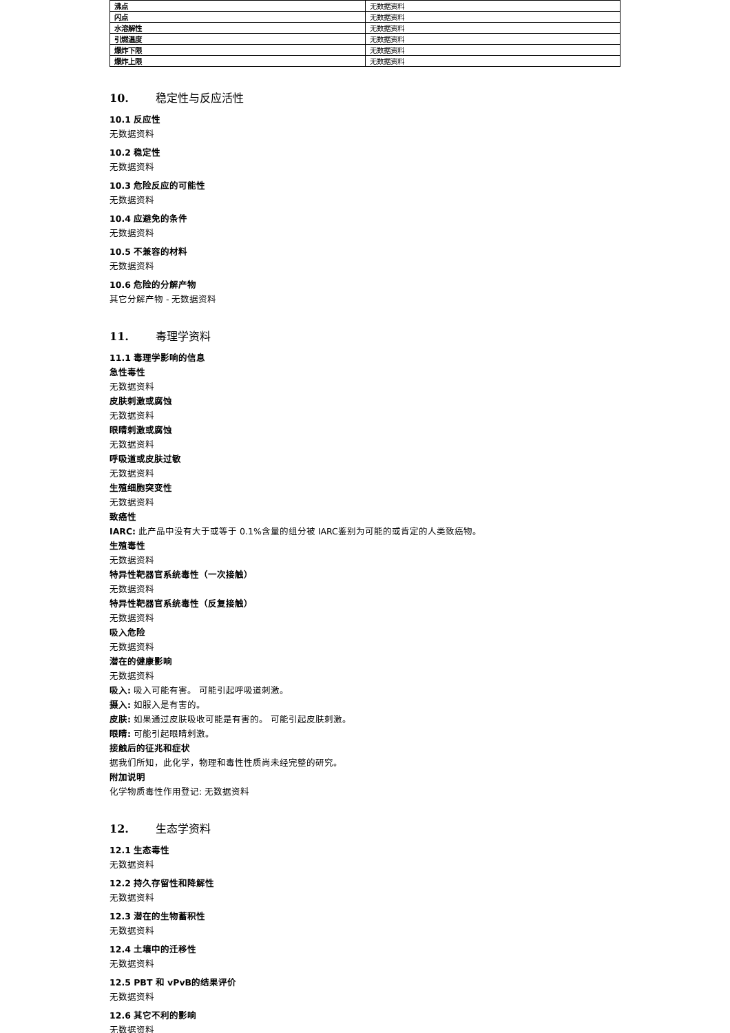| 沸点 | 无数据资料 |
| 闪点 | 无数据资料 |
| 水溶解性 | 无数据资料 |
| 引燃温度 | 无数据资料 |
| 爆炸下限 | 无数据资料 |
| 爆炸上限 | 无数据资料 |
10. 稳定性与反应活性
10.1 反应性
无数据资料
10.2 稳定性
无数据资料
10.3 危险反应的可能性
无数据资料
10.4 应避免的条件
无数据资料
10.5 不兼容的材料
无数据资料
10.6 危险的分解产物
其它分解产物 - 无数据资料
11. 毒理学资料
11.1 毒理学影响的信息
急性毒性
无数据资料
皮肤刺激或腐蚀
无数据资料
眼睛刺激或腐蚀
无数据资料
呼吸道或皮肤过敏
无数据资料
生殖细胞突变性
无数据资料
致癌性
IARC: 此产品中没有大于或等于 0.1%含量的组分被 IARC鉴别为可能的或肯定的人类致癌物。
生殖毒性
无数据资料
特异性靶器官系统毒性（一次接触）
无数据资料
特异性靶器官系统毒性（反复接触）
无数据资料
吸入危险
无数据资料
潜在的健康影响
无数据资料
吸入: 吸入可能有害。 可能引起呼吸道刺激。
摄入: 如服入是有害的。
皮肤: 如果通过皮肤吸收可能是有害的。 可能引起皮肤刺激。
眼睛: 可能引起眼睛刺激。
接触后的征兆和症状
据我们所知，此化学，物理和毒性性质尚未经完整的研究。
附加说明
化学物质毒性作用登记: 无数据资料
12. 生态学资料
12.1 生态毒性
无数据资料
12.2 持久存留性和降解性
无数据资料
12.3 潜在的生物蓄积性
无数据资料
12.4 土壤中的迁移性
无数据资料
12.5 PBT 和 vPvB的结果评价
无数据资料
12.6 其它不利的影响
无数据资料